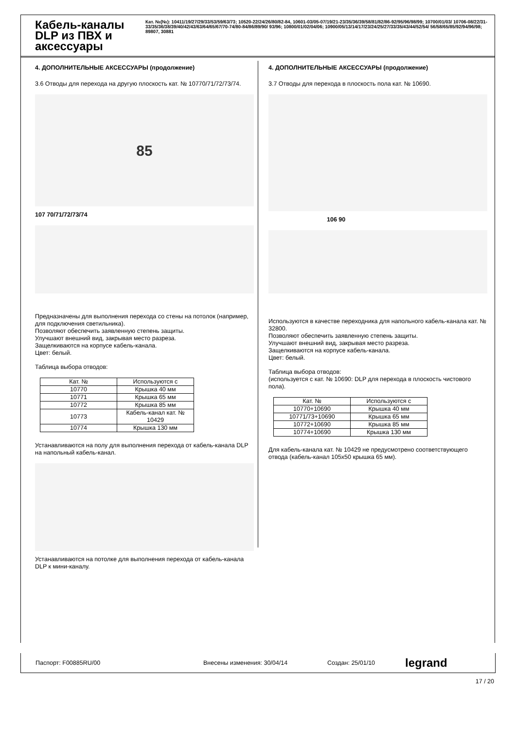Кабель-каналы DLP из ПВХ и аксессуары
Кат. №(№): 10411/19/27/29/33/53/59/63/73; 10520-22/24/26/80/82-84, 10601-03/05-07/19/21-23/35/36/39/58/81/82/86-92/95/96/98/99; 10700/01/03/ 10706-08/22/31-33/35/36/38/39/40/42/43/63/64/65/67/70-74/80-84/86/89/90/ 93/96; 10800/01/02/04/06; 10900/05/13/14/17/23/24/25/27/33/35/43/44/52/54/ 56/58/65/85/92/94/96/98; 89807, 30881
4. ДОПОЛНИТЕЛЬНЫЕ АКСЕССУАРЫ (продолжение)
3.6 Отводы для перехода на другую плоскость кат. № 10770/71/72/73/74.
85
107 70/71/72/73/74
Предназначены для выполнения перехода со стены на потолок (например, для подключения светильника).
Позволяют обеспечить заявленную степень защиты.
Улучшают внешний вид, закрывая место разреза.
Защелкиваются на корпусе кабель-канала.
Цвет: белый.
Таблица выбора отводов:
| Кат. № | Используются с |
| --- | --- |
| 10770 | Крышка 40 мм |
| 10771 | Крышка 65 мм |
| 10772 | Крышка 85 мм |
| 10773 | Кабель-канал кат. № 10429 |
| 10774 | Крышка 130 мм |
Устанавливаются на полу для выполнения перехода от кабель-канала DLP на напольный кабель-канал.
Устанавливаются на потолке для выполнения перехода от кабель-канала DLP к мини-каналу.
4. ДОПОЛНИТЕЛЬНЫЕ АКСЕССУАРЫ (продолжение)
3.7 Отводы для перехода в плоскость пола кат. № 10690.
106 90
Используются в качестве переходника для напольного кабель-канала кат. № 32800.
Позволяют обеспечить заявленную степень защиты.
Улучшают внешний вид, закрывая место разреза.
Защелкиваются на корпусе кабель-канала.
Цвет: белый.
Таблица выбора отводов:
(используется с кат. № 10690: DLP для перехода в плоскость чистового пола).
| Кат. № | Используются с |
| --- | --- |
| 10770+10690 | Крышка 40 мм |
| 10771/73+10690 | Крышка 65 мм |
| 10772+10690 | Крышка 85 мм |
| 10774+10690 | Крышка 130 мм |
Для кабель-канала кат. № 10429 не предусмотрено соответствующего отвода (кабель-канал 105x50 крышка 65 мм).
Паспорт: F00885RU/00 Внесены изменения: 30/04/14 Создан: 25/01/10 legrand
17 / 20